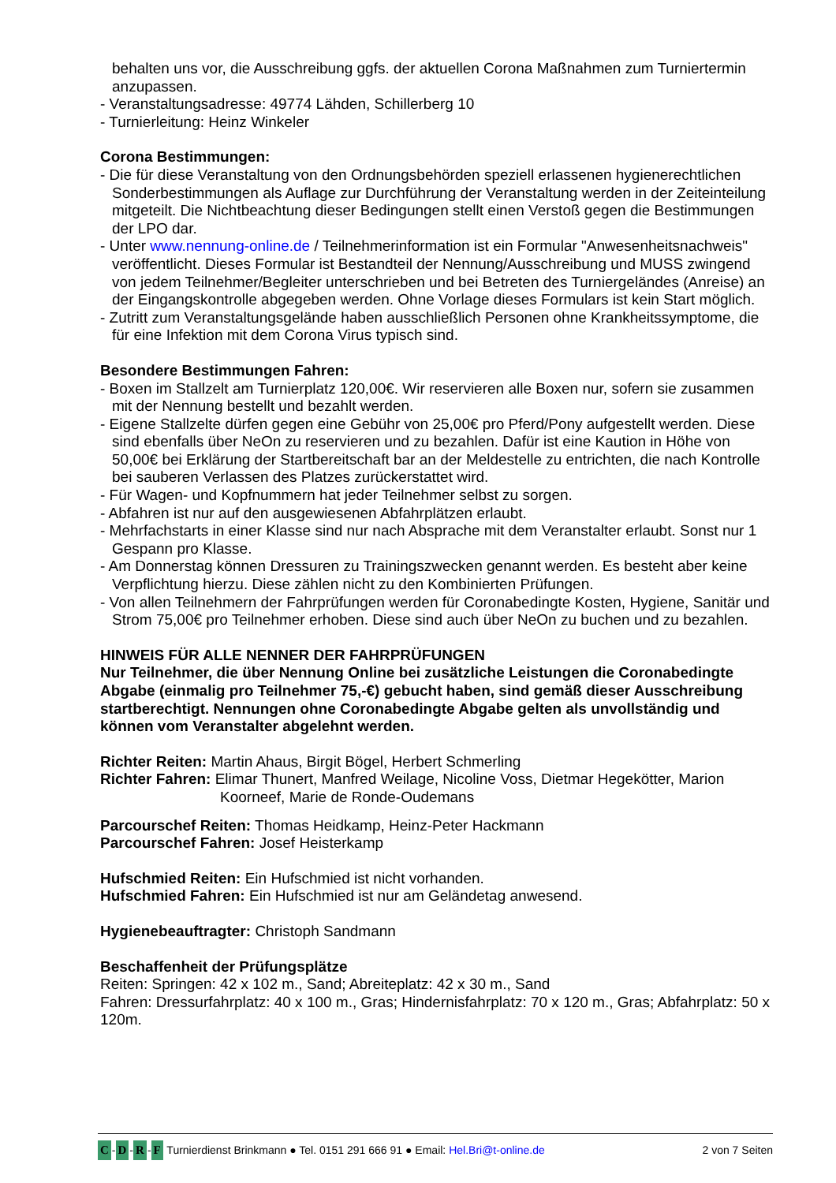behalten uns vor, die Ausschreibung ggfs. der aktuellen Corona Maßnahmen zum Turniertermin anzupassen.
- Veranstaltungsadresse: 49774 Lähden, Schillerberg 10
- Turnierleitung: Heinz Winkeler
Corona Bestimmungen:
- Die für diese Veranstaltung von den Ordnungsbehörden speziell erlassenen hygienerechtlichen Sonderbestimmungen als Auflage zur Durchführung der Veranstaltung werden in der Zeiteinteilung mitgeteilt. Die Nichtbeachtung dieser Bedingungen stellt einen Verstoß gegen die Bestimmungen der LPO dar.
- Unter www.nennung-online.de / Teilnehmerinformation ist ein Formular "Anwesenheitsnachweis" veröffentlicht. Dieses Formular ist Bestandteil der Nennung/Ausschreibung und MUSS zwingend von jedem Teilnehmer/Begleiter unterschrieben und bei Betreten des Turniergeländes (Anreise) an der Eingangskontrolle abgegeben werden. Ohne Vorlage dieses Formulars ist kein Start möglich.
- Zutritt zum Veranstaltungsgelände haben ausschließlich Personen ohne Krankheitssymptome, die für eine Infektion mit dem Corona Virus typisch sind.
Besondere Bestimmungen Fahren:
- Boxen im Stallzelt am Turnierplatz 120,00€. Wir reservieren alle Boxen nur, sofern sie zusammen mit der Nennung bestellt und bezahlt werden.
- Eigene Stallzelte dürfen gegen eine Gebühr von 25,00€ pro Pferd/Pony aufgestellt werden. Diese sind ebenfalls über NeOn zu reservieren und zu bezahlen. Dafür ist eine Kaution in Höhe von 50,00€ bei Erklärung der Startbereitschaft bar an der Meldestelle zu entrichten, die nach Kontrolle bei sauberen Verlassen des Platzes zurückerstattet wird.
- Für Wagen- und Kopfnummern hat jeder Teilnehmer selbst zu sorgen.
- Abfahren ist nur auf den ausgewiesenen Abfahrplätzen erlaubt.
- Mehrfachstarts in einer Klasse sind nur nach Absprache mit dem Veranstalter erlaubt. Sonst nur 1 Gespann pro Klasse.
- Am Donnerstag können Dressuren zu Trainingszwecken genannt werden. Es besteht aber keine Verpflichtung hierzu. Diese zählen nicht zu den Kombinierten Prüfungen.
- Von allen Teilnehmern der Fahrprüfungen werden für Coronabedingte Kosten, Hygiene, Sanitär und Strom 75,00€ pro Teilnehmer erhoben. Diese sind auch über NeOn zu buchen und zu bezahlen.
HINWEIS FÜR ALLE NENNER DER FAHRPRÜFUNGEN
Nur Teilnehmer, die über Nennung Online bei zusätzliche Leistungen die Coronabedingte Abgabe (einmalig pro Teilnehmer 75,-€) gebucht haben, sind gemäß dieser Ausschreibung startberechtigt. Nennungen ohne Coronabedingte Abgabe gelten als unvollständig und können vom Veranstalter abgelehnt werden.
Richter Reiten: Martin Ahaus, Birgit Bögel, Herbert Schmerling
Richter Fahren: Elimar Thunert, Manfred Weilage, Nicoline Voss, Dietmar Hegekötter, Marion Koorneef, Marie de Ronde-Oudemans
Parcourschef Reiten: Thomas Heidkamp, Heinz-Peter Hackmann
Parcourschef Fahren: Josef Heisterkamp
Hufschmied Reiten: Ein Hufschmied ist nicht vorhanden.
Hufschmied Fahren: Ein Hufschmied ist nur am Geländetag anwesend.
Hygienebeauftragter: Christoph Sandmann
Beschaffenheit der Prüfungsplätze
Reiten: Springen: 42 x 102 m., Sand; Abreiteplatz: 42 x 30 m., Sand
Fahren: Dressurfahrplatz: 40 x 100 m., Gras; Hindernisfahrplatz: 70 x 120 m., Gras; Abfahrplatz: 50 x 120m.
C - D - R - F Turnierdienst Brinkmann ● Tel. 0151 291 666 91 ● Email: Hel.Bri@t-online.de
2 von 7 Seiten